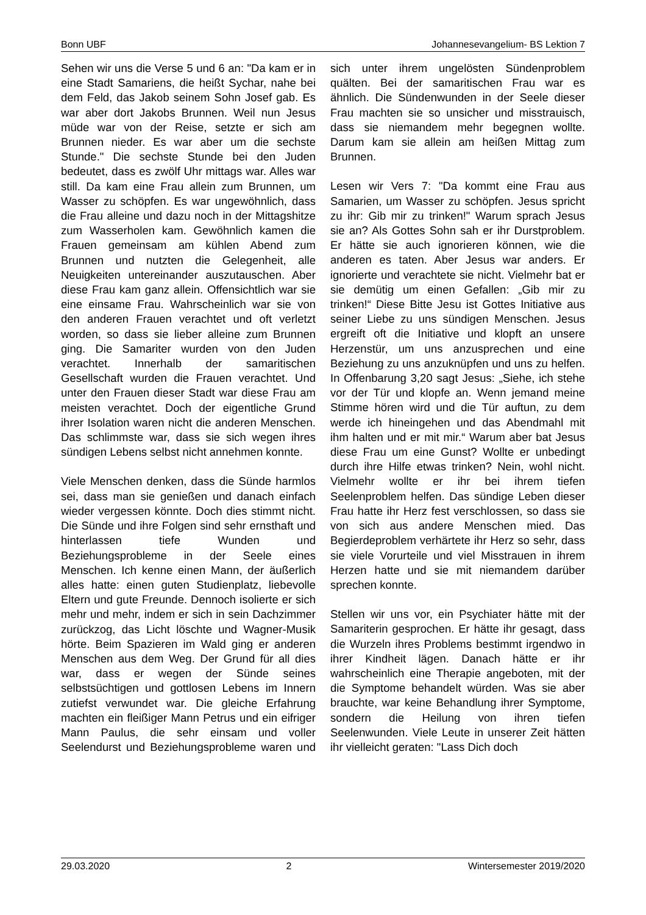Bonn UBF Johannesevangelium- BS Lektion 7
Sehen wir uns die Verse 5 und 6 an: "Da kam er in eine Stadt Samariens, die heißt Sychar, nahe bei dem Feld, das Jakob seinem Sohn Josef gab. Es war aber dort Jakobs Brunnen. Weil nun Jesus müde war von der Reise, setzte er sich am Brunnen nieder. Es war aber um die sechste Stunde." Die sechste Stunde bei den Juden bedeutet, dass es zwölf Uhr mittags war. Alles war still. Da kam eine Frau allein zum Brunnen, um Wasser zu schöpfen. Es war ungewöhnlich, dass die Frau alleine und dazu noch in der Mittagshitze zum Wasserholen kam. Gewöhnlich kamen die Frauen gemeinsam am kühlen Abend zum Brunnen und nutzten die Gelegenheit, alle Neuigkeiten untereinander auszutauschen. Aber diese Frau kam ganz allein. Offensichtlich war sie eine einsame Frau. Wahrscheinlich war sie von den anderen Frauen verachtet und oft verletzt worden, so dass sie lieber alleine zum Brunnen ging. Die Samariter wurden von den Juden verachtet. Innerhalb der samaritischen Gesellschaft wurden die Frauen verachtet. Und unter den Frauen dieser Stadt war diese Frau am meisten verachtet. Doch der eigentliche Grund ihrer Isolation waren nicht die anderen Menschen. Das schlimmste war, dass sie sich wegen ihres sündigen Lebens selbst nicht annehmen konnte.
Viele Menschen denken, dass die Sünde harmlos sei, dass man sie genießen und danach einfach wieder vergessen könnte. Doch dies stimmt nicht. Die Sünde und ihre Folgen sind sehr ernsthaft und hinterlassen tiefe Wunden und Beziehungsprobleme in der Seele eines Menschen. Ich kenne einen Mann, der äußerlich alles hatte: einen guten Studienplatz, liebevolle Eltern und gute Freunde. Dennoch isolierte er sich mehr und mehr, indem er sich in sein Dachzimmer zurückzog, das Licht löschte und Wagner-Musik hörte. Beim Spazieren im Wald ging er anderen Menschen aus dem Weg. Der Grund für all dies war, dass er wegen der Sünde seines selbstsüchtigen und gottlosen Lebens im Innern zutiefst verwundet war. Die gleiche Erfahrung machten ein fleißiger Mann Petrus und ein eifriger Mann Paulus, die sehr einsam und voller Seelendurst und Beziehungsprobleme waren und sich unter ihrem ungelösten Sündenproblem quälten. Bei der samaritischen Frau war es ähnlich. Die Sündenwunden in der Seele dieser Frau machten sie so unsicher und misstrauisch, dass sie niemandem mehr begegnen wollte. Darum kam sie allein am heißen Mittag zum Brunnen.
Lesen wir Vers 7: "Da kommt eine Frau aus Samarien, um Wasser zu schöpfen. Jesus spricht zu ihr: Gib mir zu trinken!" Warum sprach Jesus sie an? Als Gottes Sohn sah er ihr Durstproblem. Er hätte sie auch ignorieren können, wie die anderen es taten. Aber Jesus war anders. Er ignorierte und verachtete sie nicht. Vielmehr bat er sie demütig um einen Gefallen: „Gib mir zu trinken!“ Diese Bitte Jesu ist Gottes Initiative aus seiner Liebe zu uns sündigen Menschen. Jesus ergreift oft die Initiative und klopft an unsere Herzenstür, um uns anzusprechen und eine Beziehung zu uns anzuknüpfen und uns zu helfen. In Offenbarung 3,20 sagt Jesus: „Siehe, ich stehe vor der Tür und klopfe an. Wenn jemand meine Stimme hören wird und die Tür auftun, zu dem werde ich hineingehen und das Abendmahl mit ihm halten und er mit mir.“ Warum aber bat Jesus diese Frau um eine Gunst? Wollte er unbedingt durch ihre Hilfe etwas trinken? Nein, wohl nicht. Vielmehr wollte er ihr bei ihrem tiefen Seelenproblem helfen. Das sündige Leben dieser Frau hatte ihr Herz fest verschlossen, so dass sie von sich aus andere Menschen mied. Das Begierdeproblem verhärtete ihr Herz so sehr, dass sie viele Vorurteile und viel Misstrauen in ihrem Herzen hatte und sie mit niemandem darüber sprechen konnte.
Stellen wir uns vor, ein Psychiater hätte mit der Samariterin gesprochen. Er hätte ihr gesagt, dass die Wurzeln ihres Problems bestimmt irgendwo in ihrer Kindheit lägen. Danach hätte er ihr wahrscheinlich eine Therapie angeboten, mit der die Symptome behandelt würden. Was sie aber brauchte, war keine Behandlung ihrer Symptome, sondern die Heilung von ihren tiefen Seelenwunden. Viele Leute in unserer Zeit hätten ihr vielleicht geraten: "Lass Dich doch
29.03.2020 2 Wintersemester 2019/2020